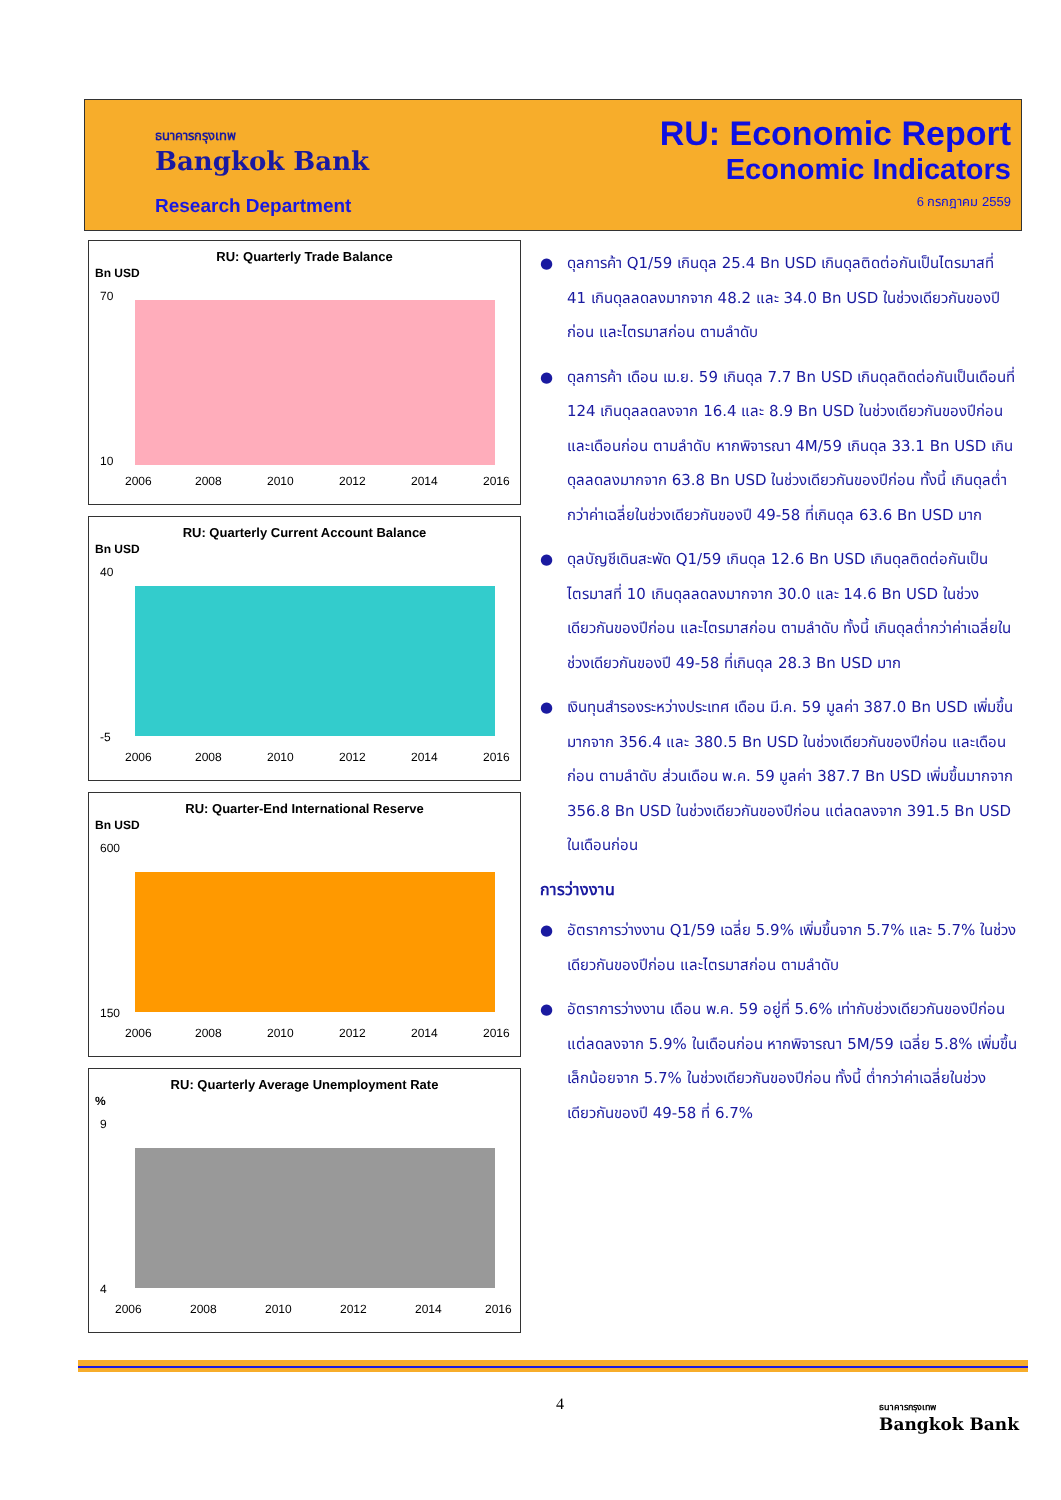ธนาคารกรุงเทพ
Bangkok Bank
Research Department
RU: Economic Report
Economic Indicators
6 กรกฎาคม 2559
RU: Quarterly Trade Balance
Bn USD
70
10
2006
2008
2010
2012
2014
2016
RU: Quarterly Current Account Balance
Bn USD
40
-5
2006
2008
2010
2012
2014
2016
RU: Quarter-End International Reserve
Bn USD
600
150
2006
2008
2010
2012
2014
2016
RU: Quarterly Average Unemployment Rate
%
9
4
2006
2008
2010
2012
2014
2016
● ดุลการค้า Q1/59 เกินดุล 25.4 Bn USD เกินดุลติดต่อกันเป็นไตรมาสที่ 41 เกินดุลลดลงมากจาก 48.2 และ 34.0 Bn USD ในช่วงเดียวกันของปีก่อน และไตรมาสก่อน ตามลำดับ
● ดุลการค้า เดือน เม.ย. 59 เกินดุล 7.7 Bn USD เกินดุลติดต่อกันเป็นเดือนที่ 124 เกินดุลลดลงจาก 16.4 และ 8.9 Bn USD ในช่วงเดียวกันของปีก่อน และเดือนก่อน ตามลำดับ หากพิจารณา 4M/59 เกินดุล 33.1 Bn USD เกินดุลลดลงมากจาก 63.8 Bn USD ในช่วงเดียวกันของปีก่อน ทั้งนี้ เกินดุลต่ำกว่าค่าเฉลี่ยในช่วงเดียวกันของปี 49-58 ที่เกินดุล 63.6 Bn USD มาก
● ดุลบัญชีเดินสะพัด Q1/59 เกินดุล 12.6 Bn USD เกินดุลติดต่อกันเป็นไตรมาสที่ 10 เกินดุลลดลงมากจาก 30.0 และ 14.6 Bn USD ในช่วงเดียวกันของปีก่อน และไตรมาสก่อน ตามลำดับ ทั้งนี้ เกินดุลต่ำกว่าค่าเฉลี่ยในช่วงเดียวกันของปี 49-58 ที่เกินดุล 28.3 Bn USD มาก
● เงินทุนสำรองระหว่างประเทศ เดือน มี.ค. 59 มูลค่า 387.0 Bn USD เพิ่มขึ้นมากจาก 356.4 และ 380.5 Bn USD ในช่วงเดียวกันของปีก่อน และเดือนก่อน ตามลำดับ ส่วนเดือน พ.ค. 59 มูลค่า 387.7 Bn USD เพิ่มขึ้นมากจาก 356.8 Bn USD ในช่วงเดียวกันของปีก่อน แต่ลดลงจาก 391.5 Bn USD ในเดือนก่อน
การว่างงาน
● อัตราการว่างงาน Q1/59 เฉลี่ย 5.9% เพิ่มขึ้นจาก 5.7% และ 5.7% ในช่วงเดียวกันของปีก่อน และไตรมาสก่อน ตามลำดับ
● อัตราการว่างงาน เดือน พ.ค. 59 อยู่ที่ 5.6% เท่ากับช่วงเดียวกันของปีก่อน แต่ลดลงจาก 5.9% ในเดือนก่อน หากพิจารณา 5M/59 เฉลี่ย 5.8% เพิ่มขึ้นเล็กน้อยจาก 5.7% ในช่วงเดียวกันของปีก่อน ทั้งนี้ ต่ำกว่าค่าเฉลี่ยในช่วงเดียวกันของปี 49-58 ที่ 6.7%
4 ธนาคารกรุงเทพ
Bangkok Bank